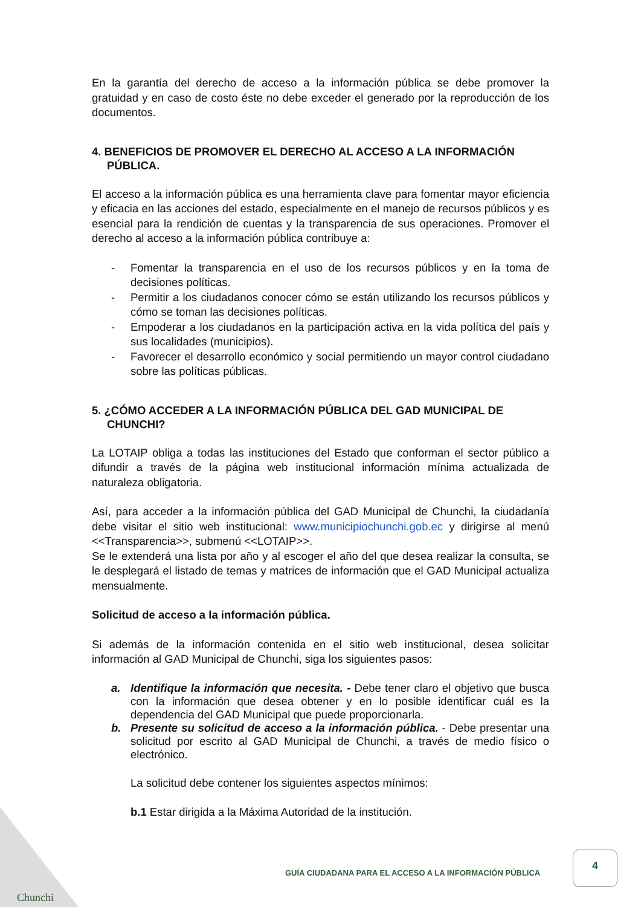En la garantía del derecho de acceso a la información pública se debe promover la gratuidad y en caso de costo éste no debe exceder el generado por la reproducción de los documentos.
4. BENEFICIOS DE PROMOVER EL DERECHO AL ACCESO A LA INFORMACIÓN PÚBLICA.
El acceso a la información pública es una herramienta clave para fomentar mayor eficiencia y eficacia en las acciones del estado, especialmente en el manejo de recursos públicos y es esencial para la rendición de cuentas y la transparencia de sus operaciones. Promover el derecho al acceso a la información pública contribuye a:
- Fomentar la transparencia en el uso de los recursos públicos y en la toma de decisiones políticas.
- Permitir a los ciudadanos conocer cómo se están utilizando los recursos públicos y cómo se toman las decisiones políticas.
- Empoderar a los ciudadanos en la participación activa en la vida política del país y sus localidades (municipios).
- Favorecer el desarrollo económico y social permitiendo un mayor control ciudadano sobre las políticas públicas.
5. ¿CÓMO ACCEDER A LA INFORMACIÓN PÚBLICA DEL GAD MUNICIPAL DE CHUNCHI?
La LOTAIP obliga a todas las instituciones del Estado que conforman el sector público a difundir a través de la página web institucional información mínima actualizada de naturaleza obligatoria.
Así, para acceder a la información pública del GAD Municipal de Chunchi, la ciudadanía debe visitar el sitio web institucional: www.municipiochunchi.gob.ec y dirigirse al menú <<Transparencia>>, submenú <<LOTAIP>>.
Se le extenderá una lista por año y al escoger el año del que desea realizar la consulta, se le desplegará el listado de temas y matrices de información que el GAD Municipal actualiza mensualmente.
Solicitud de acceso a la información pública.
Si además de la información contenida en el sitio web institucional, desea solicitar información al GAD Municipal de Chunchi, siga los siguientes pasos:
a. Identifique la información que necesita. - Debe tener claro el objetivo que busca con la información que desea obtener y en lo posible identificar cuál es la dependencia del GAD Municipal que puede proporcionarla.
b. Presente su solicitud de acceso a la información pública. - Debe presentar una solicitud por escrito al GAD Municipal de Chunchi, a través de medio físico o electrónico.
La solicitud debe contener los siguientes aspectos mínimos:
b.1 Estar dirigida a la Máxima Autoridad de la institución.
GUÍA CIUDADANA PARA EL ACCESO A LA INFORMACIÓN PÚBLICA
4
Chunchi